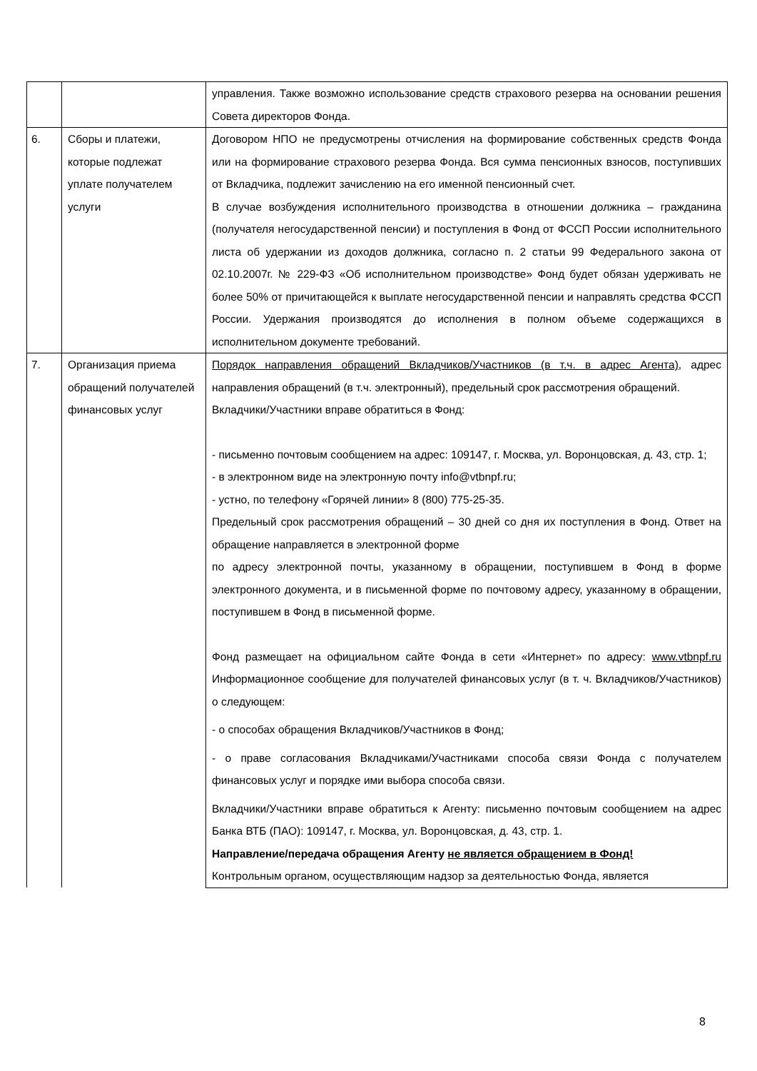| | | управления. Также возможно использование средств страхового резерва на основании решения Совета директоров Фонда. |
| 6. | Сборы и платежи, которые подлежат уплате получателем услуги | Договором НПО не предусмотрены отчисления на формирование собственных средств Фонда или на формирование страхового резерва Фонда. Вся сумма пенсионных взносов, поступивших от Вкладчика, подлежит зачислению на его именной пенсионный счет. В случае возбуждения исполнительного производства в отношении должника – гражданина (получателя негосударственной пенсии) и поступления в Фонд от ФССП России исполнительного листа об удержании из доходов должника, согласно п. 2 статьи 99 Федерального закона от 02.10.2007г. № 229-ФЗ «Об исполнительном производстве» Фонд будет обязан удерживать не более 50% от причитающейся к выплате негосударственной пенсии и направлять средства ФССП России. Удержания производятся до исполнения в полном объеме содержащихся в исполнительном документе требований. |
| 7. | Организация приема обращений получателей финансовых услуг | Порядок направления обращений Вкладчиков/Участников (в т.ч. в адрес Агента), адрес направления обращений (в т.ч. электронный), предельный срок рассмотрения обращений. Вкладчики/Участники вправе обратиться в Фонд: - письменно почтовым сообщением на адрес: 109147, г. Москва, ул. Воронцовская, д. 43, стр. 1; - в электронном виде на электронную почту info@vtbnpf.ru; - устно, по телефону «Горячей линии» 8 (800) 775-25-35. Предельный срок рассмотрения обращений – 30 дней со дня их поступления в Фонд. Ответ на обращение направляется в электронной форме по адресу электронной почты, указанному в обращении, поступившем в Фонд в форме электронного документа, и в письменной форме по почтовому адресу, указанному в обращении, поступившем в Фонд в письменной форме. Фонд размещает на официальном сайте Фонда в сети «Интернет» по адресу: www.vtbnpf.ru Информационное сообщение для получателей финансовых услуг (в т. ч. Вкладчиков/Участников) о следующем: - о способах обращения Вкладчиков/Участников в Фонд; - о праве согласования Вкладчиками/Участниками способа связи Фонда с получателем финансовых услуг и порядке ими выбора способа связи. Вкладчики/Участники вправе обратиться к Агенту: письменно почтовым сообщением на адрес Банка ВТБ (ПАО): 109147, г. Москва, ул. Воронцовская, д. 43, стр. 1. Направление/передача обращения Агенту не является обращением в Фонд! Контрольным органом, осуществляющим надзор за деятельностью Фонда, является |
8